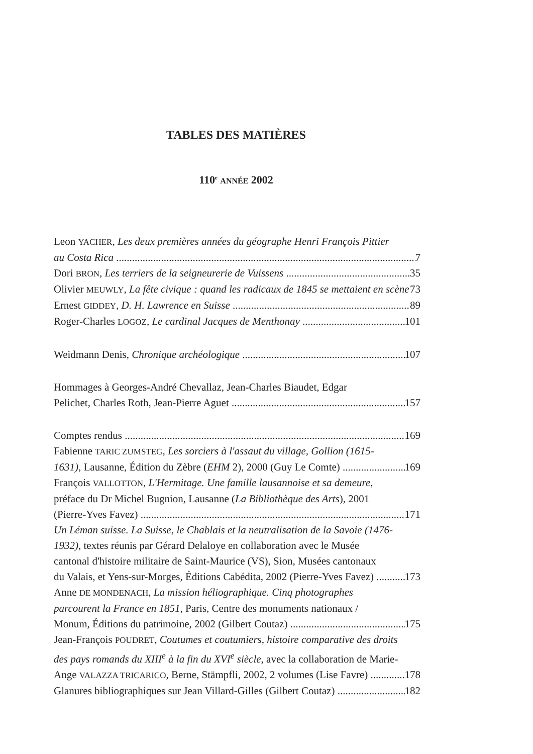TABLES DES MATIÈRES
110<sup>e</sup> ANNÉE 2002
Leon YACHER, Les deux premières années du géographe Henri François Pittier
au Costa Rica 7
Dori BRON, Les terriers de la seigneurerie de Vuissens 35
Olivier MEUWLY, La fête civique : quand les radicaux de 1845 se mettaient en scène 73
Ernest GIDDEY, D. H. Lawrence en Suisse 89
Roger-Charles LOGOZ, Le cardinal Jacques de Menthonay 101
Weidmann Denis, Chronique archéologique 107
Hommages à Georges-André Chevallaz, Jean-Charles Biaudet, Edgar
Pelichet, Charles Roth, Jean-Pierre Aguet 157
Comptes rendus 169
Fabienne TARIC ZUMSTEG, Les sorciers à l'assaut du village, Gollion (1615-
1631), Lausanne, Édition du Zèbre (EHM 2), 2000 (Guy Le Comte) 169
François VALLOTTON, L'Hermitage. Une famille lausannoise et sa demeure,
préface du Dr Michel Bugnion, Lausanne (La Bibliothèque des Arts), 2001
(Pierre-Yves Favez) 171
Un Léman suisse. La Suisse, le Chablais et la neutralisation de la Savoie (1476-
1932), textes réunis par Gérard Delaloye en collaboration avec le Musée
cantonal d'histoire militaire de Saint-Maurice (VS), Sion, Musées cantonaux
du Valais, et Yens-sur-Morges, Éditions Cabédita, 2002 (Pierre-Yves Favez) 173
Anne DE MONDENACH, La mission héliographique. Cinq photographes
parcourent la France en 1851, Paris, Centre des monuments nationaux /
Monum, Éditions du patrimoine, 2002 (Gilbert Coutaz) 175
Jean-François POUDRET, Coutumes et coutumiers, histoire comparative des droits
des pays romands du XIII<sup>e</sup> à la fin du XVI<sup>e</sup> siècle, avec la collaboration de Marie-
Ange VALAZZA TRICARICO, Berne, Stämpfli, 2002, 2 volumes (Lise Favre) 178
Glanures bibliographiques sur Jean Villard-Gilles (Gilbert Coutaz) 182